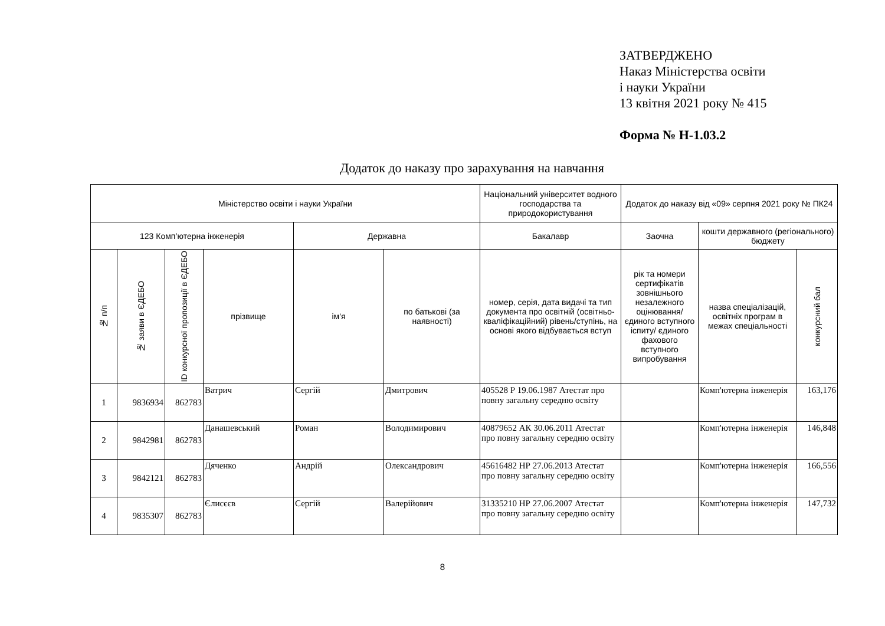ЗАТВЕРДЖЕНО
Наказ Міністерства освіти
і науки України
13 квітня 2021 року № 415
Форма № Н-1.03.2
Додаток до наказу про зарахування на навчання
| Міністерство освіти і науки України | | | | | | Національний університет водного господарства та природокористування | Додаток до наказу від «09» серпня 2021 року № ПК24 | | |
| --- | --- | --- | --- | --- | --- | --- | --- | --- | --- |
| 123 Комп’ютерна інженерія | | | | Державна | | Бакалавр | Заочна | кошти державного (регіонального) бюджету | |
| № п/п | № заяви в ЄДЕБО | ID конкурсної пропозиції в ЄДЕБО | прізвище | ім'я | по батькові (за наявності) | номер, серія, дата видачі та тип документа про освітній (освітньо-кваліфікаційний) рівень/ступінь, на основі якого відбувається вступ | рік та номери сертифікатів зовнішнього незалежного оцінювання/ єдиного вступного іспиту/ єдиного фахового вступного випробування | назва спеціалізацій, освітніх програм в межах спеціальності | конкурсний бал |
| 1 | 9836934 | 862783 | Ватрич | Сергій | Дмитрович | 405528 Р 19.06.1987 Атестат про повну загальну середню освіту | | Комп'ютерна інженерія | 163,176 |
| 2 | 9842981 | 862783 | Данашевський | Роман | Володимирович | 40879652 АК 30.06.2011 Атестат про повну загальну середню освіту | | Комп'ютерна інженерія | 146,848 |
| 3 | 9842121 | 862783 | Дяченко | Андрій | Олександрович | 45616482 НР 27.06.2013 Атестат про повну загальну середню освіту | | Комп'ютерна інженерія | 166,556 |
| 4 | 9835307 | 862783 | Єлисєєв | Сергій | Валерійович | 31335210 НР 27.06.2007 Атестат про повну загальну середню освіту | | Комп'ютерна інженерія | 147,732 |
8